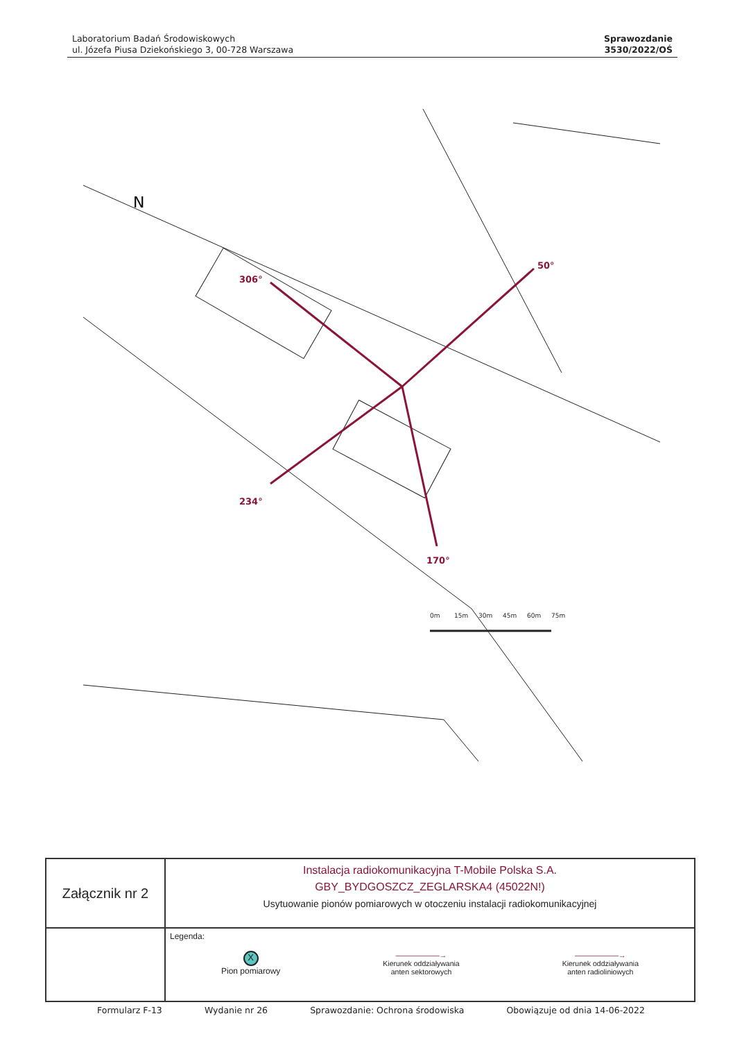Laboratorium Badań Środowiskowych
ul. Józefa Piusa Dziekońskiego 3, 00-728 Warszawa
Sprawozdanie
3530/2022/OŚ
306°
50°
234°
170°
0m
15m
30m
45m
60m
75m
N
| Załącznik nr 2 | Instalacja radiokomunikacyjna T-Mobile Polska S.A. GBY_BYDGOSZCZ_ZEGLARSKA4 (45022N!) Usytuowanie pionów pomiarowych w otoczeniu instalacji radiokomunikacyjnej |
| | Legenda: X Pion pomiarowy ——————→ Kierunek oddziaływania anten sektorowych ——————→ Kierunek oddziaływania anten radioliniowych |
Formularz F-13 Wydanie nr 26 Sprawozdanie: Ochrona środowiska Obowiązuje od dnia 14-06-2022